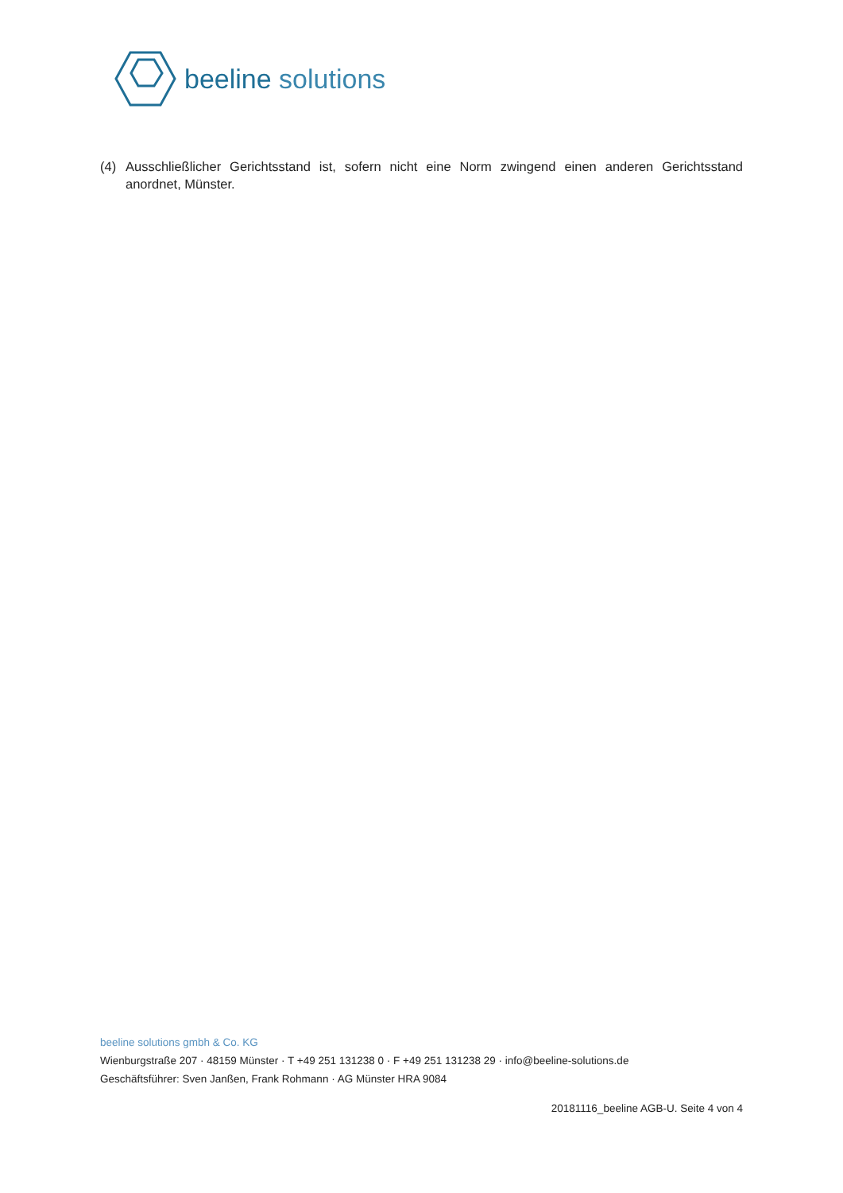beeline solutions
(4) Ausschließlicher Gerichtsstand ist, sofern nicht eine Norm zwingend einen anderen Gerichtsstand anordnet, Münster.
beeline solutions gmbh & Co. KG
Wienburgstraße 207 · 48159 Münster · T +49 251 131238 0 · F +49 251 131238 29 · info@beeline-solutions.de
Geschäftsführer: Sven Janßen, Frank Rohmann · AG Münster HRA 9084
20181116_beeline AGB-U. Seite 4 von 4